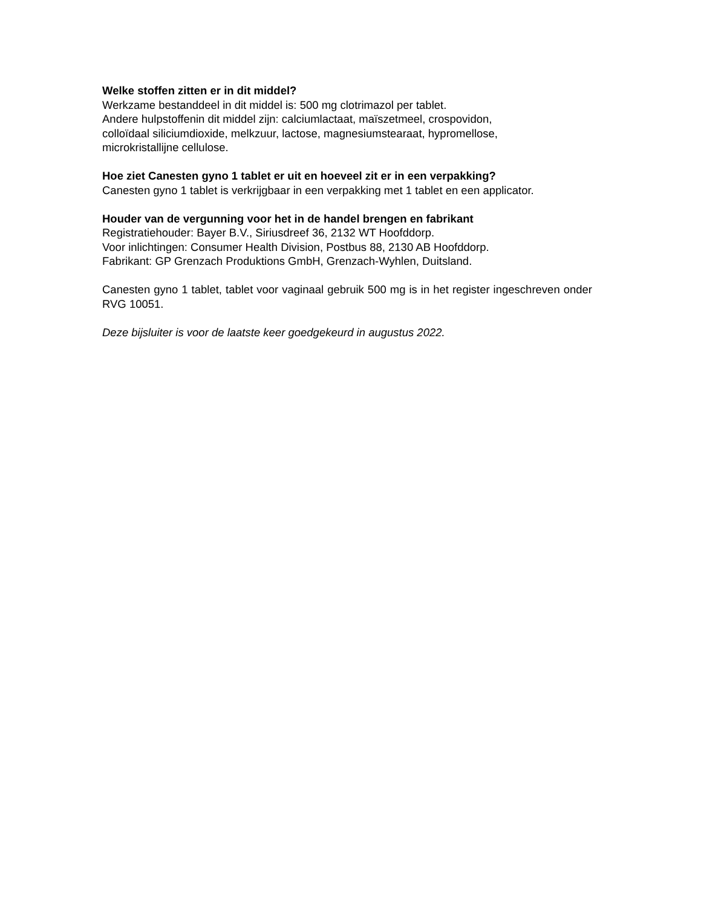Welke stoffen zitten er in dit middel?
Werkzame bestanddeel in dit middel is: 500 mg clotrimazol per tablet.
Andere hulpstoffenin dit middel zijn: calciumlactaat, maïszetmeel, crospovidon,
colloïdaal siliciumdioxide, melkzuur, lactose, magnesiumstearaat, hypromellose,
microkristallijne cellulose.
Hoe ziet Canesten gyno 1 tablet er uit en hoeveel zit er in een verpakking?
Canesten gyno 1 tablet is verkrijgbaar in een verpakking met 1 tablet en een applicator.
Houder van de vergunning voor het in de handel brengen en fabrikant
Registratiehouder: Bayer B.V., Siriusdreef 36, 2132 WT Hoofddorp.
Voor inlichtingen: Consumer Health Division, Postbus 88, 2130 AB Hoofddorp.
Fabrikant: GP Grenzach Produktions GmbH, Grenzach-Wyhlen, Duitsland.
Canesten gyno 1 tablet, tablet voor vaginaal gebruik 500 mg is in het register ingeschreven onder RVG 10051.
Deze bijsluiter is voor de laatste keer goedgekeurd in augustus 2022.